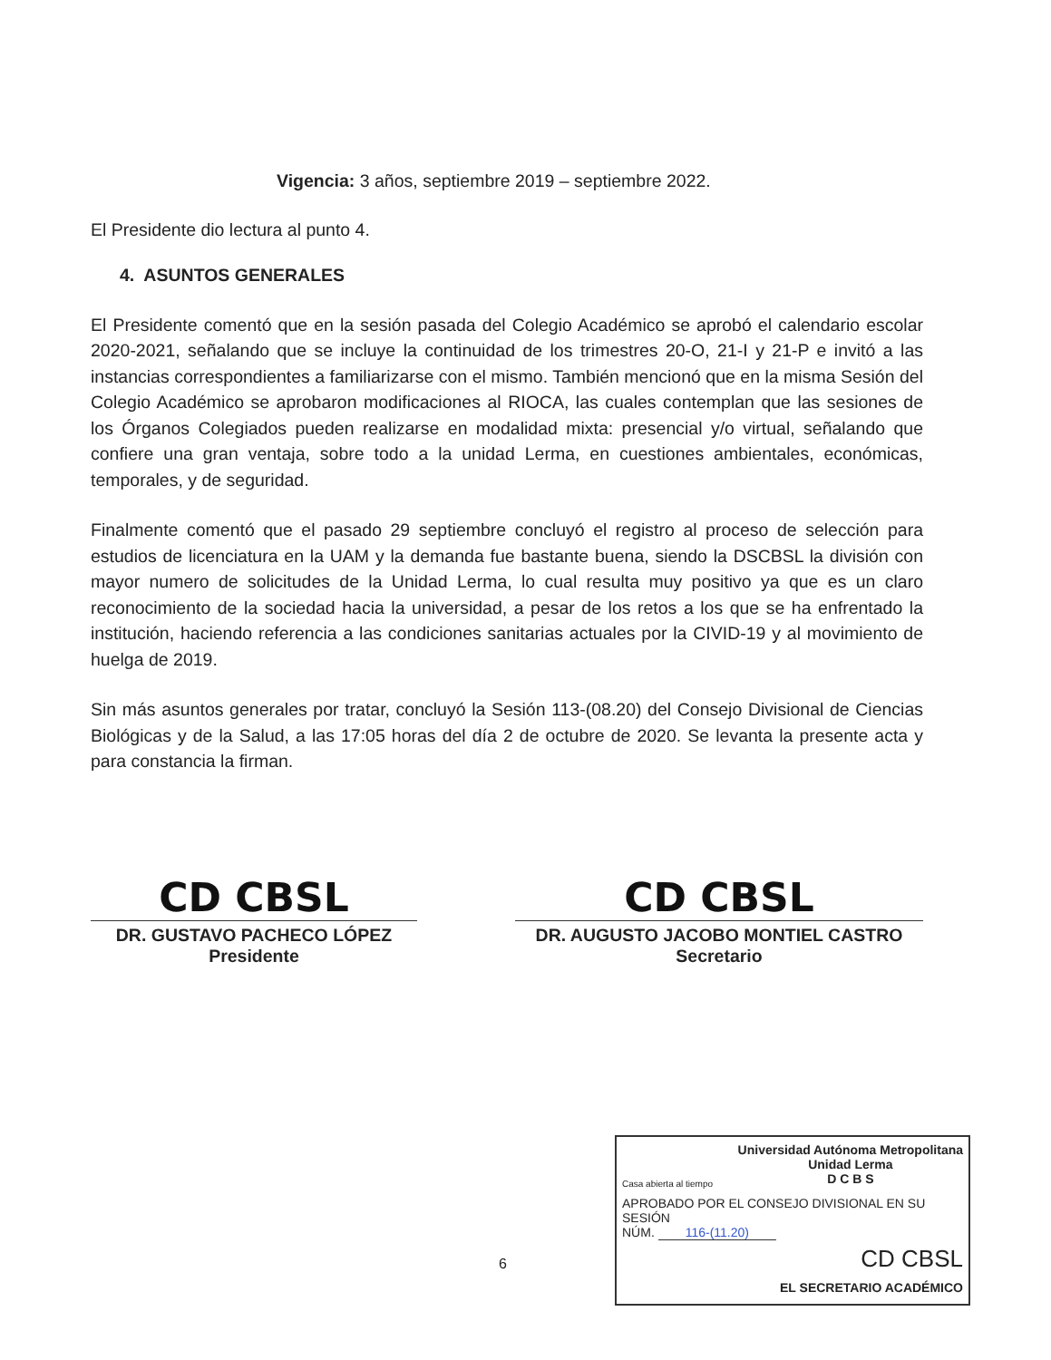Vigencia: 3 años, septiembre 2019 – septiembre 2022.
El Presidente dio lectura al punto 4.
4. ASUNTOS GENERALES
El Presidente comentó que en la sesión pasada del Colegio Académico se aprobó el calendario escolar 2020-2021, señalando que se incluye la continuidad de los trimestres 20-O, 21-I y 21-P e invitó a las instancias correspondientes a familiarizarse con el mismo. También mencionó que en la misma Sesión del Colegio Académico se aprobaron modificaciones al RIOCA, las cuales contemplan que las sesiones de los Órganos Colegiados pueden realizarse en modalidad mixta: presencial y/o virtual, señalando que confiere una gran ventaja, sobre todo a la unidad Lerma, en cuestiones ambientales, económicas, temporales, y de seguridad.
Finalmente comentó que el pasado 29 septiembre concluyó el registro al proceso de selección para estudios de licenciatura en la UAM y la demanda fue bastante buena, siendo la DSCBSL la división con mayor numero de solicitudes de la Unidad Lerma, lo cual resulta muy positivo ya que es un claro reconocimiento de la sociedad hacia la universidad, a pesar de los retos a los que se ha enfrentado la institución, haciendo referencia a las condiciones sanitarias actuales por la CIVID-19 y al movimiento de huelga de 2019.
Sin más asuntos generales por tratar, concluyó la Sesión 113-(08.20) del Consejo Divisional de Ciencias Biológicas y de la Salud, a las 17:05 horas del día 2 de octubre de 2020. Se levanta la presente acta y para constancia la firman.
CD CBSL
DR. GUSTAVO PACHECO LÓPEZ
Presidente
CD CBSL
DR. AUGUSTO JACOBO MONTIEL CASTRO
Secretario
6
Casa abierta al tiempo
Universidad Autónoma Metropolitana
Unidad Lerma
D C B S
APROBADO POR EL CONSEJO DIVISIONAL EN SU SESIÓN
NÚM. 116-(11.20)
CD CBSL
EL SECRETARIO ACADÉMICO